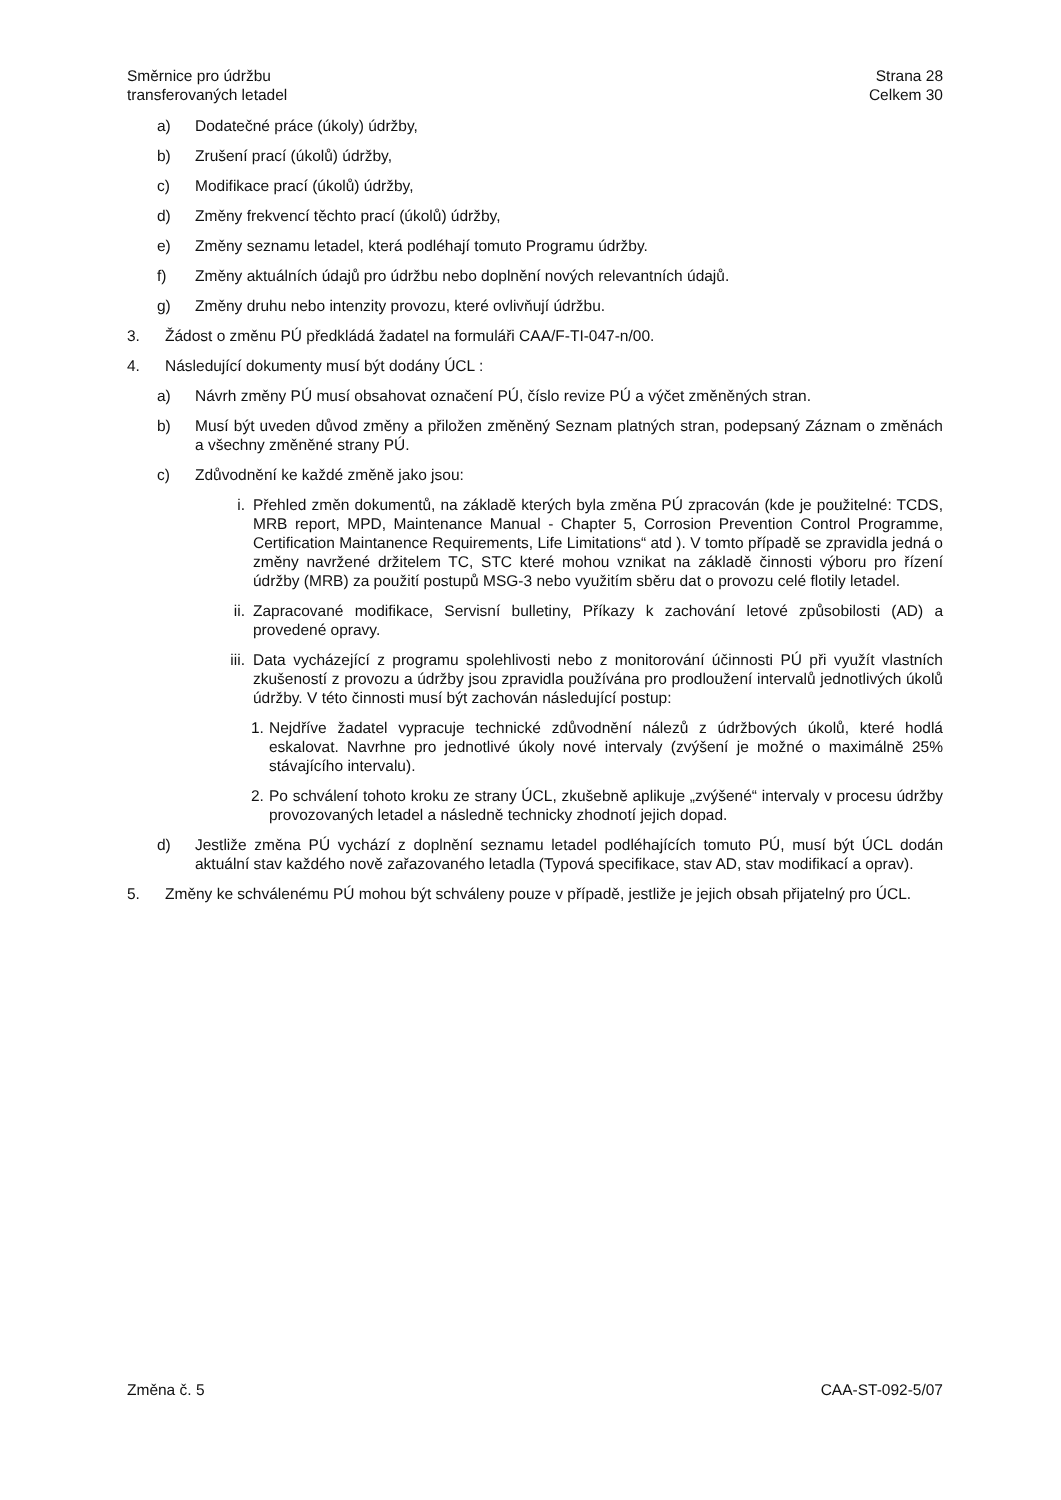Směrnice pro údržbu
transferovaných letadel
Strana 28
Celkem 30
a) Dodatečné práce (úkoly) údržby,
b) Zrušení prací (úkolů) údržby,
c) Modifikace prací (úkolů) údržby,
d) Změny frekvencí těchto prací (úkolů) údržby,
e) Změny seznamu letadel, která podléhají tomuto Programu údržby.
f) Změny aktuálních údajů pro údržbu nebo doplnění nových relevantních údajů.
g) Změny druhu nebo intenzity provozu, které ovlivňují údržbu.
3. Žádost o změnu PÚ předkládá žadatel na formuláři CAA/F-TI-047-n/00.
4. Následující dokumenty musí být dodány ÚCL :
a) Návrh změny PÚ musí obsahovat označení PÚ, číslo revize PÚ a výčet změněných stran.
b) Musí být uveden důvod změny a přiložen změněný Seznam platných stran, podepsaný Záznam o změnách a všechny změněné strany PÚ.
c) Zdůvodnění ke každé změně jako jsou:
i. Přehled změn dokumentů, na základě kterých byla změna PÚ zpracován (kde je použitelné: TCDS, MRB report, MPD, Maintenance Manual - Chapter 5, Corrosion Prevention Control Programme, Certification Maintanence Requirements, Life Limitations“ atd ). V tomto případě se zpravidla jedná o změny navržené držitelem TC, STC které mohou vznikat na základě činnosti výboru pro řízení údržby (MRB) za použití postupů MSG-3 nebo využitím sběru dat o provozu celé flotily letadel.
ii. Zapracované modifikace, Servisní bulletiny, Příkazy k zachování letové způsobilosti (AD) a provedené opravy.
iii. Data vycházející z programu spolehlivosti nebo z monitorování účinnosti PÚ při využít vlastních zkušeností z provozu a údržby jsou zpravidla používána pro prodloužení intervalů jednotlivých úkolů údržby. V této činnosti musí být zachován následující postup:
1. Nejdříve žadatel vypracuje technické zdůvodnění nálezů z údržbových úkolů, které hodlá eskalovat. Navrhne pro jednotlivé úkoly nové intervaly (zvýšení je možné o maximálně 25% stávajícího intervalu).
2. Po schválení tohoto kroku ze strany ÚCL, zkušebně aplikuje „zvýšené“ intervaly v procesu údržby provozovaných letadel a následně technicky zhodnotí jejich dopad.
d) Jestliže změna PÚ vychází z doplnění seznamu letadel podléhajících tomuto PÚ, musí být ÚCL dodán aktuální stav každého nově zařazovaného letadla (Typová specifikace, stav AD, stav modifikací a oprav).
5. Změny ke schválenému PÚ mohou být schváleny pouze v případě, jestliže je jejich obsah přijatelný pro ÚCL.
Změna č. 5 CAA-ST-092-5/07